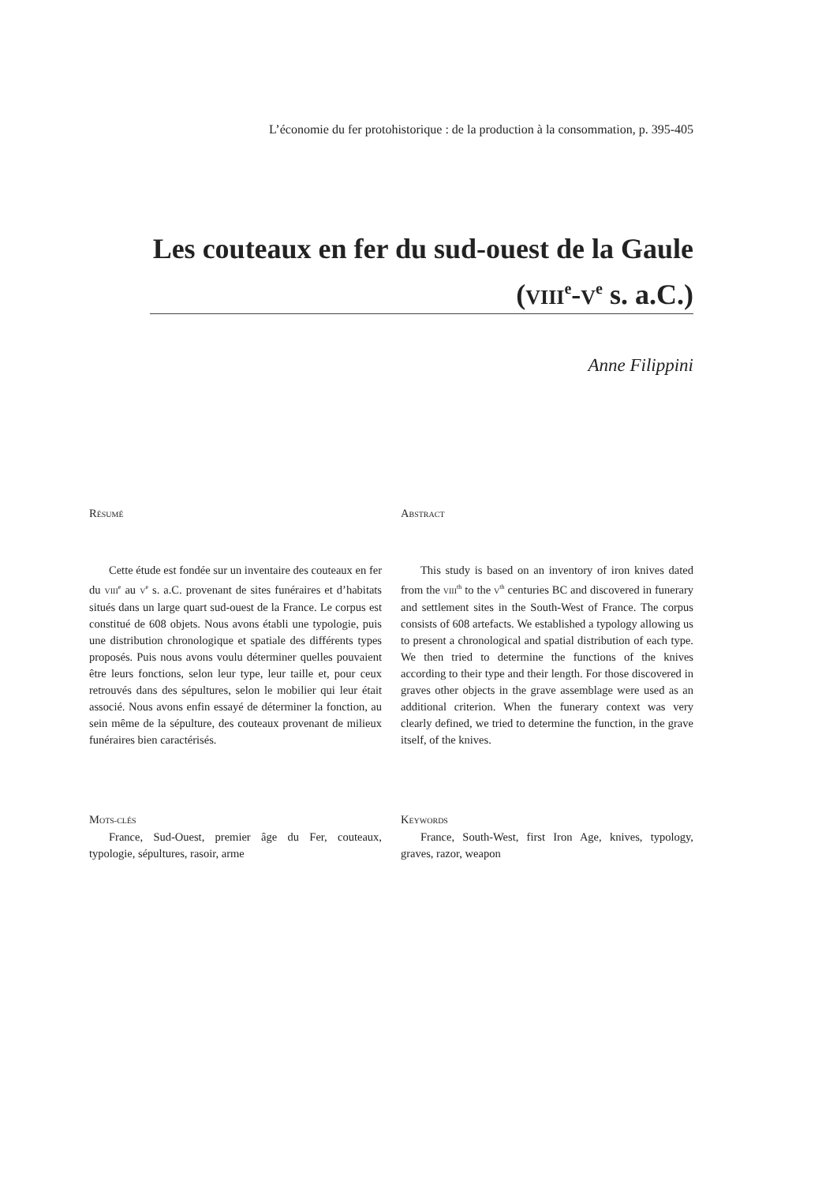L’économie du fer protohistorique : de la production à la consommation, p. 395-405
Les couteaux en fer du sud-ouest de la Gaule
(VIII<sup>e</sup>-V<sup>e</sup> s. a.C.)
Anne Filippini
RÉSUMÉ
Cette étude est fondée sur un inventaire des couteaux en fer du VIII<sup>e</sup> au V<sup>e</sup> s. a.C. provenant de sites funéraires et d’habitats situés dans un large quart sud-ouest de la France. Le corpus est constitué de 608 objets. Nous avons établi une typologie, puis une distribution chronologique et spatiale des différents types proposés. Puis nous avons voulu déterminer quelles pouvaient être leurs fonctions, selon leur type, leur taille et, pour ceux retrouvés dans des sépultures, selon le mobilier qui leur était associé. Nous avons enfin essayé de déterminer la fonction, au sein même de la sépulture, des couteaux provenant de milieux funéraires bien caractérisés.
MOTS-CLÉS
France, Sud-Ouest, premier âge du Fer, couteaux, typologie, sépultures, rasoir, arme
ABSTRACT
This study is based on an inventory of iron knives dated from the VIII<sup>th</sup> to the V<sup>th</sup> centuries BC and discovered in funerary and settlement sites in the South-West of France. The corpus consists of 608 artefacts. We established a typology allowing us to present a chronological and spatial distribution of each type. We then tried to determine the functions of the knives according to their type and their length. For those discovered in graves other objects in the grave assemblage were used as an additional criterion. When the funerary context was very clearly defined, we tried to determine the function, in the grave itself, of the knives.
KEYWORDS
France, South-West, first Iron Age, knives, typology, graves, razor, weapon